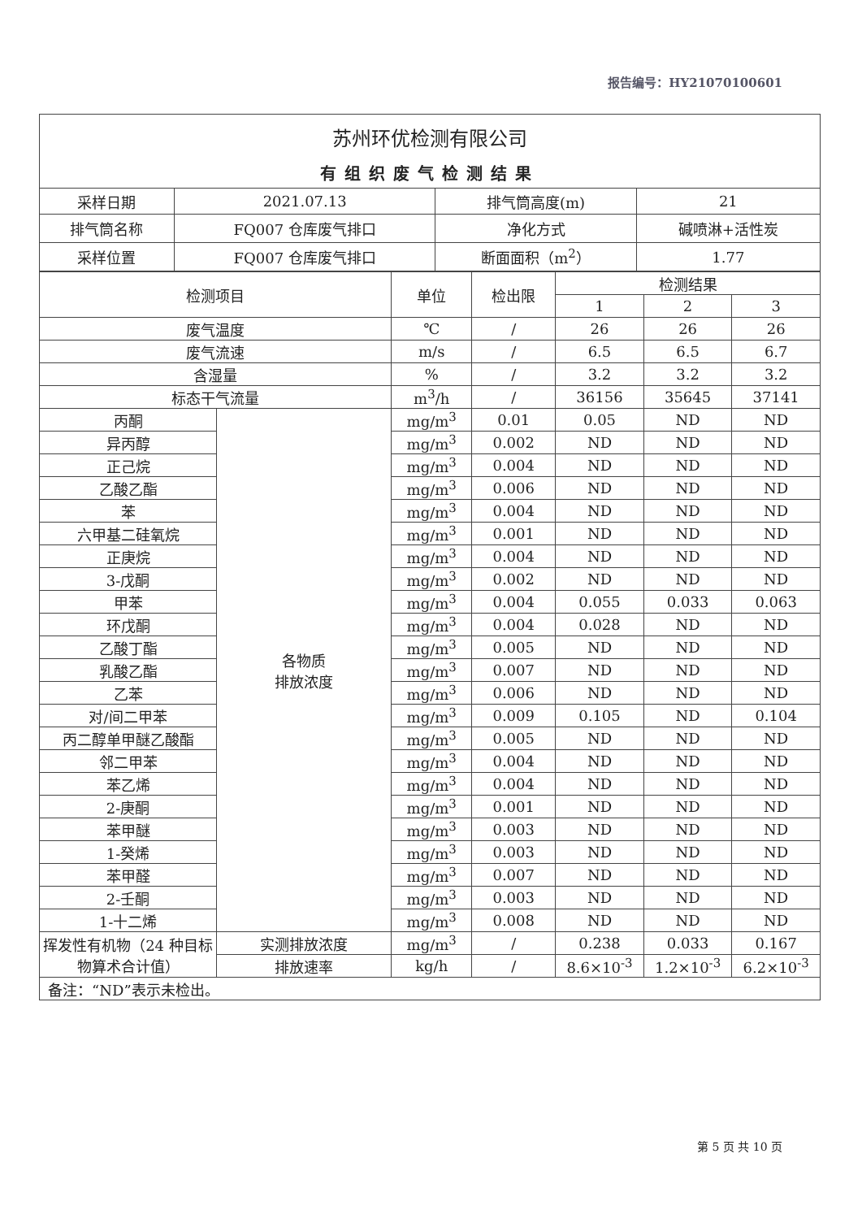报告编号：HY21070100601
苏州环优检测有限公司
有组织废气检测结果
| 采样日期 | 2021.07.13 | 排气筒高度(m) | 21 |
| 排气筒名称 | FQ007 仓库废气排口 | 净化方式 | 碱喷淋+活性炭 |
| 采样位置 | FQ007 仓库废气排口 | 断面面积（m<sup>2</sup>） | 1.77 |
| 检测项目 | | 单位 | 检出限 | 检测结果 | | |
| --- | --- | --- | --- | --- | --- | --- |
| | | | | 1 | 2 | 3 |
| 废气温度 | | ℃ | / | 26 | 26 | 26 |
| 废气流速 | | m/s | / | 6.5 | 6.5 | 6.7 |
| 含湿量 | | % | / | 3.2 | 3.2 | 3.2 |
| 标态干气流量 | | m<sup>3</sup>/h | / | 36156 | 35645 | 37141 |
| 丙酮 | 各物质 排放浓度 | mg/m<sup>3</sup> | 0.01 | 0.05 | ND | ND |
| 异丙醇 | | mg/m<sup>3</sup> | 0.002 | ND | ND | ND |
| 正己烷 | | mg/m<sup>3</sup> | 0.004 | ND | ND | ND |
| 乙酸乙酯 | | mg/m<sup>3</sup> | 0.006 | ND | ND | ND |
| 苯 | | mg/m<sup>3</sup> | 0.004 | ND | ND | ND |
| 六甲基二硅氧烷 | | mg/m<sup>3</sup> | 0.001 | ND | ND | ND |
| 正庚烷 | | mg/m<sup>3</sup> | 0.004 | ND | ND | ND |
| 3-戊酮 | | mg/m<sup>3</sup> | 0.002 | ND | ND | ND |
| 甲苯 | | mg/m<sup>3</sup> | 0.004 | 0.055 | 0.033 | 0.063 |
| 环戊酮 | | mg/m<sup>3</sup> | 0.004 | 0.028 | ND | ND |
| 乙酸丁酯 | | mg/m<sup>3</sup> | 0.005 | ND | ND | ND |
| 乳酸乙酯 | | mg/m<sup>3</sup> | 0.007 | ND | ND | ND |
| 乙苯 | | mg/m<sup>3</sup> | 0.006 | ND | ND | ND |
| 对/间二甲苯 | | mg/m<sup>3</sup> | 0.009 | 0.105 | ND | 0.104 |
| 丙二醇单甲醚乙酸酯 | | mg/m<sup>3</sup> | 0.005 | ND | ND | ND |
| 邻二甲苯 | | mg/m<sup>3</sup> | 0.004 | ND | ND | ND |
| 苯乙烯 | | mg/m<sup>3</sup> | 0.004 | ND | ND | ND |
| 2-庚酮 | | mg/m<sup>3</sup> | 0.001 | ND | ND | ND |
| 苯甲醚 | | mg/m<sup>3</sup> | 0.003 | ND | ND | ND |
| 1-癸烯 | | mg/m<sup>3</sup> | 0.003 | ND | ND | ND |
| 苯甲醛 | | mg/m<sup>3</sup> | 0.007 | ND | ND | ND |
| 2-壬酮 | | mg/m<sup>3</sup> | 0.003 | ND | ND | ND |
| 1-十二烯 | | mg/m<sup>3</sup> | 0.008 | ND | ND | ND |
| 挥发性有机物（24 种目标物算术合计值） | 实测排放浓度 | mg/m<sup>3</sup> | / | 0.238 | 0.033 | 0.167 |
| | 排放速率 | kg/h | / | 8.6×10<sup>-3</sup> | 1.2×10<sup>-3</sup> | 6.2×10<sup>-3</sup> |
| 备注：“ND”表示未检出。 | | | | | | |
第 5 页 共 10 页